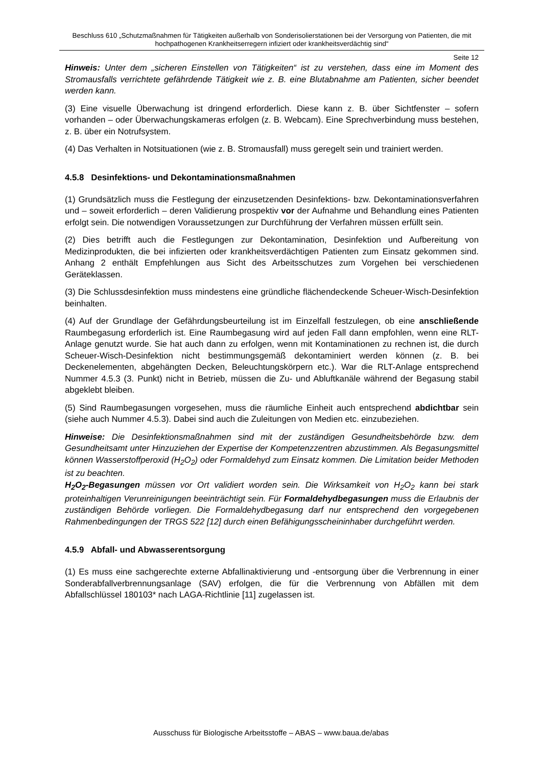Beschluss 610 „Schutzmaßnahmen für Tätigkeiten außerhalb von Sonderisolierstationen bei der Versorgung von Patienten, die mit hochpathogenen Krankheitserregern infiziert oder krankheitsverdächtig sind“
Seite 12
Hinweis: Unter dem „sicheren Einstellen von Tätigkeiten“ ist zu verstehen, dass eine im Moment des Stromausfalls verrichtete gefährdende Tätigkeit wie z. B. eine Blutabnahme am Patienten, sicher beendet werden kann.
(3) Eine visuelle Überwachung ist dringend erforderlich. Diese kann z. B. über Sichtfenster – sofern vorhanden – oder Überwachungskameras erfolgen (z. B. Webcam). Eine Sprechverbindung muss bestehen, z. B. über ein Notrufsystem.
(4) Das Verhalten in Notsituationen (wie z. B. Stromausfall) muss geregelt sein und trainiert werden.
4.5.8 Desinfektions- und Dekontaminationsmaßnahmen
(1) Grundsätzlich muss die Festlegung der einzusetzenden Desinfektions- bzw. Dekontaminationsverfahren und – soweit erforderlich – deren Validierung prospektiv vor der Aufnahme und Behandlung eines Patienten erfolgt sein. Die notwendigen Voraussetzungen zur Durchführung der Verfahren müssen erfüllt sein.
(2) Dies betrifft auch die Festlegungen zur Dekontamination, Desinfektion und Aufbereitung von Medizinprodukten, die bei infizierten oder krankheitsverdächtigen Patienten zum Einsatz gekommen sind. Anhang 2 enthält Empfehlungen aus Sicht des Arbeitsschutzes zum Vorgehen bei verschiedenen Geräteklassen.
(3) Die Schlussdesinfektion muss mindestens eine gründliche flächendeckende Scheuer-Wisch-Desinfektion beinhalten.
(4) Auf der Grundlage der Gefährdungsbeurteilung ist im Einzelfall festzulegen, ob eine anschließende Raumbegasung erforderlich ist. Eine Raumbegasung wird auf jeden Fall dann empfohlen, wenn eine RLT-Anlage genutzt wurde. Sie hat auch dann zu erfolgen, wenn mit Kontaminationen zu rechnen ist, die durch Scheuer-Wisch-Desinfektion nicht bestimmungsgemäß dekontaminiert werden können (z. B. bei Deckenelementen, abgehängten Decken, Beleuchtungskörpern etc.). War die RLT-Anlage entsprechend Nummer 4.5.3 (3. Punkt) nicht in Betrieb, müssen die Zu- und Abluftkanäle während der Begasung stabil abgeklebt bleiben.
(5) Sind Raumbegasungen vorgesehen, muss die räumliche Einheit auch entsprechend abdichtbar sein (siehe auch Nummer 4.5.3). Dabei sind auch die Zuleitungen von Medien etc. einzubeziehen.
Hinweise: Die Desinfektionsmaßnahmen sind mit der zuständigen Gesundheitsbehörde bzw. dem Gesundheitsamt unter Hinzuziehen der Expertise der Kompetenzzentren abzustimmen. Als Begasungsmittel können Wasserstoffperoxid (H<sub>2</sub>O<sub>2</sub>) oder Formaldehyd zum Einsatz kommen. Die Limitation beider Methoden ist zu beachten.
H<sub>2</sub>O<sub>2</sub>-Begasungen müssen vor Ort validiert worden sein. Die Wirksamkeit von H<sub>2</sub>O<sub>2</sub> kann bei stark proteinhaltigen Verunreinigungen beeinträchtigt sein. Für Formaldehydbegasungen muss die Erlaubnis der zuständigen Behörde vorliegen. Die Formaldehydbegasung darf nur entsprechend den vorgegebenen Rahmenbedingungen der TRGS 522 [12] durch einen Befähigungsscheininhaber durchgeführt werden.
4.5.9 Abfall- und Abwasserentsorgung
(1) Es muss eine sachgerechte externe Abfallinaktivierung und -entsorgung über die Verbrennung in einer Sonderabfallverbrennungsanlage (SAV) erfolgen, die für die Verbrennung von Abfällen mit dem Abfallschlüssel 180103* nach LAGA-Richtlinie [11] zugelassen ist.
Ausschuss für Biologische Arbeitsstoffe – ABAS – www.baua.de/abas